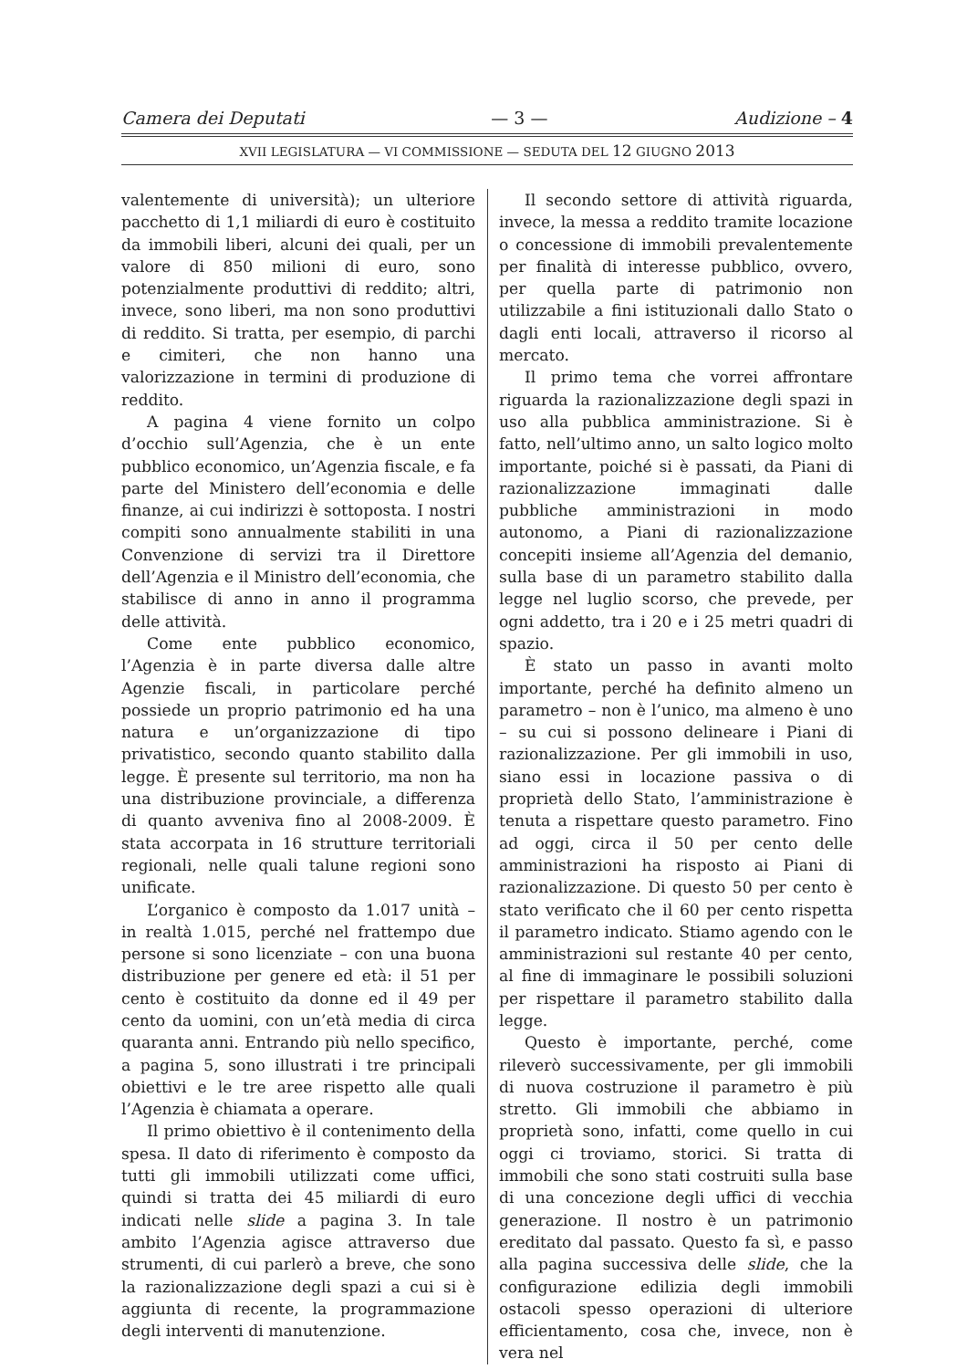Camera dei Deputati — 3 — Audizione – 4
XVII LEGISLATURA — VI COMMISSIONE — SEDUTA DEL 12 GIUGNO 2013
valentemente di università); un ulteriore pacchetto di 1,1 miliardi di euro è costituito da immobili liberi, alcuni dei quali, per un valore di 850 milioni di euro, sono potenzialmente produttivi di reddito; altri, invece, sono liberi, ma non sono produttivi di reddito. Si tratta, per esempio, di parchi e cimiteri, che non hanno una valorizzazione in termini di produzione di reddito.
A pagina 4 viene fornito un colpo d’occhio sull’Agenzia, che è un ente pubblico economico, un’Agenzia fiscale, e fa parte del Ministero dell’economia e delle finanze, ai cui indirizzi è sottoposta. I nostri compiti sono annualmente stabiliti in una Convenzione di servizi tra il Direttore dell’Agenzia e il Ministro dell’economia, che stabilisce di anno in anno il programma delle attività.
Come ente pubblico economico, l’Agenzia è in parte diversa dalle altre Agenzie fiscali, in particolare perché possiede un proprio patrimonio ed ha una natura e un’organizzazione di tipo privatistico, secondo quanto stabilito dalla legge. È presente sul territorio, ma non ha una distribuzione provinciale, a differenza di quanto avveniva fino al 2008-2009. È stata accorpata in 16 strutture territoriali regionali, nelle quali talune regioni sono unificate.
L’organico è composto da 1.017 unità – in realtà 1.015, perché nel frattempo due persone si sono licenziate – con una buona distribuzione per genere ed età: il 51 per cento è costituito da donne ed il 49 per cento da uomini, con un’età media di circa quaranta anni. Entrando più nello specifico, a pagina 5, sono illustrati i tre principali obiettivi e le tre aree rispetto alle quali l’Agenzia è chiamata a operare.
Il primo obiettivo è il contenimento della spesa. Il dato di riferimento è composto da tutti gli immobili utilizzati come uffici, quindi si tratta dei 45 miliardi di euro indicati nelle slide a pagina 3. In tale ambito l’Agenzia agisce attraverso due strumenti, di cui parlerò a breve, che sono la razionalizzazione degli spazi a cui si è aggiunta di recente, la programmazione degli interventi di manutenzione.
Il secondo settore di attività riguarda, invece, la messa a reddito tramite locazione o concessione di immobili prevalentemente per finalità di interesse pubblico, ovvero, per quella parte di patrimonio non utilizzabile a fini istituzionali dallo Stato o dagli enti locali, attraverso il ricorso al mercato.
Il primo tema che vorrei affrontare riguarda la razionalizzazione degli spazi in uso alla pubblica amministrazione. Si è fatto, nell’ultimo anno, un salto logico molto importante, poiché si è passati, da Piani di razionalizzazione immaginati dalle pubbliche amministrazioni in modo autonomo, a Piani di razionalizzazione concepiti insieme all’Agenzia del demanio, sulla base di un parametro stabilito dalla legge nel luglio scorso, che prevede, per ogni addetto, tra i 20 e i 25 metri quadri di spazio.
È stato un passo in avanti molto importante, perché ha definito almeno un parametro – non è l’unico, ma almeno è uno – su cui si possono delineare i Piani di razionalizzazione. Per gli immobili in uso, siano essi in locazione passiva o di proprietà dello Stato, l’amministrazione è tenuta a rispettare questo parametro. Fino ad oggi, circa il 50 per cento delle amministrazioni ha risposto ai Piani di razionalizzazione. Di questo 50 per cento è stato verificato che il 60 per cento rispetta il parametro indicato. Stiamo agendo con le amministrazioni sul restante 40 per cento, al fine di immaginare le possibili soluzioni per rispettare il parametro stabilito dalla legge.
Questo è importante, perché, come rileverò successivamente, per gli immobili di nuova costruzione il parametro è più stretto. Gli immobili che abbiamo in proprietà sono, infatti, come quello in cui oggi ci troviamo, storici. Si tratta di immobili che sono stati costruiti sulla base di una concezione degli uffici di vecchia generazione. Il nostro è un patrimonio ereditato dal passato. Questo fa sì, e passo alla pagina successiva delle slide, che la configurazione edilizia degli immobili ostacoli spesso operazioni di ulteriore efficientamento, cosa che, invece, non è vera nel